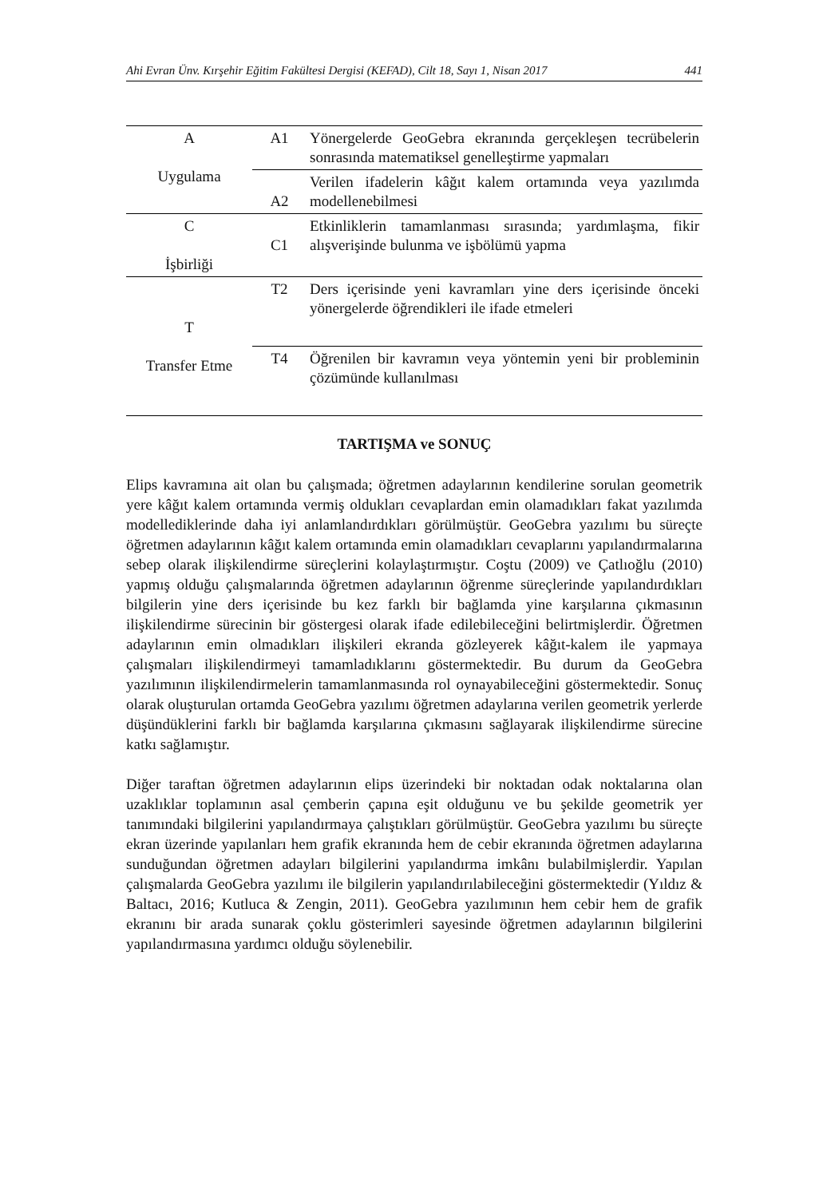Ahi Evran Ünv. Kırşehir Eğitim Fakültesi Dergisi (KEFAD), Cilt 18, Sayı 1, Nisan 2017 441
| A Uygulama | A1 | Yönergelerde GeoGebra ekranında gerçekleşen tecrübelerin sonrasında matematiksel genelleştirme yapmaları |
| | A2 | Verilen ifadelerin kâğıt kalem ortamında veya yazılımda modellenebilmesi |
| C İşbirliği | C1 | Etkinliklerin tamamlanması sırasında; yardımlaşma, fikir alışverişinde bulunma ve işbölümü yapma |
| T Transfer Etme | T2 | Ders içerisinde yeni kavramları yine ders içerisinde önceki yönergelerde öğrendikleri ile ifade etmeleri |
| | T4 | Öğrenilen bir kavramın veya yöntemin yeni bir probleminin çözümünde kullanılması |
TARTIŞMA ve SONUÇ
Elips kavramına ait olan bu çalışmada; öğretmen adaylarının kendilerine sorulan geometrik yere kâğıt kalem ortamında vermiş oldukları cevaplardan emin olamadıkları fakat yazılımda modellediklerinde daha iyi anlamlandırdıkları görülmüştür. GeoGebra yazılımı bu süreçte öğretmen adaylarının kâğıt kalem ortamında emin olamadıkları cevaplarını yapılandırmalarına sebep olarak ilişkilendirme süreçlerini kolaylaştırmıştır. Coştu (2009) ve Çatlıoğlu (2010) yapmış olduğu çalışmalarında öğretmen adaylarının öğrenme süreçlerinde yapılandırdıkları bilgilerin yine ders içerisinde bu kez farklı bir bağlamda yine karşılarına çıkmasının ilişkilendirme sürecinin bir göstergesi olarak ifade edilebileceğini belirtmişlerdir. Öğretmen adaylarının emin olmadıkları ilişkileri ekranda gözleyerek kâğıt-kalem ile yapmaya çalışmaları ilişkilendirmeyi tamamladıklarını göstermektedir. Bu durum da GeoGebra yazılımının ilişkilendirmelerin tamamlanmasında rol oynayabileceğini göstermektedir. Sonuç olarak oluşturulan ortamda GeoGebra yazılımı öğretmen adaylarına verilen geometrik yerlerde düşündüklerini farklı bir bağlamda karşılarına çıkmasını sağlayarak ilişkilendirme sürecine katkı sağlamıştır.
Diğer taraftan öğretmen adaylarının elips üzerindeki bir noktadan odak noktalarına olan uzaklıklar toplamının asal çemberin çapına eşit olduğunu ve bu şekilde geometrik yer tanımındaki bilgilerini yapılandırmaya çalıştıkları görülmüştür. GeoGebra yazılımı bu süreçte ekran üzerinde yapılanları hem grafik ekranında hem de cebir ekranında öğretmen adaylarına sunduğundan öğretmen adayları bilgilerini yapılandırma imkânı bulabilmişlerdir. Yapılan çalışmalarda GeoGebra yazılımı ile bilgilerin yapılandırılabileceğini göstermektedir (Yıldız & Baltacı, 2016; Kutluca & Zengin, 2011). GeoGebra yazılımının hem cebir hem de grafik ekranını bir arada sunarak çoklu gösterimleri sayesinde öğretmen adaylarının bilgilerini yapılandırmasına yardımcı olduğu söylenebilir.